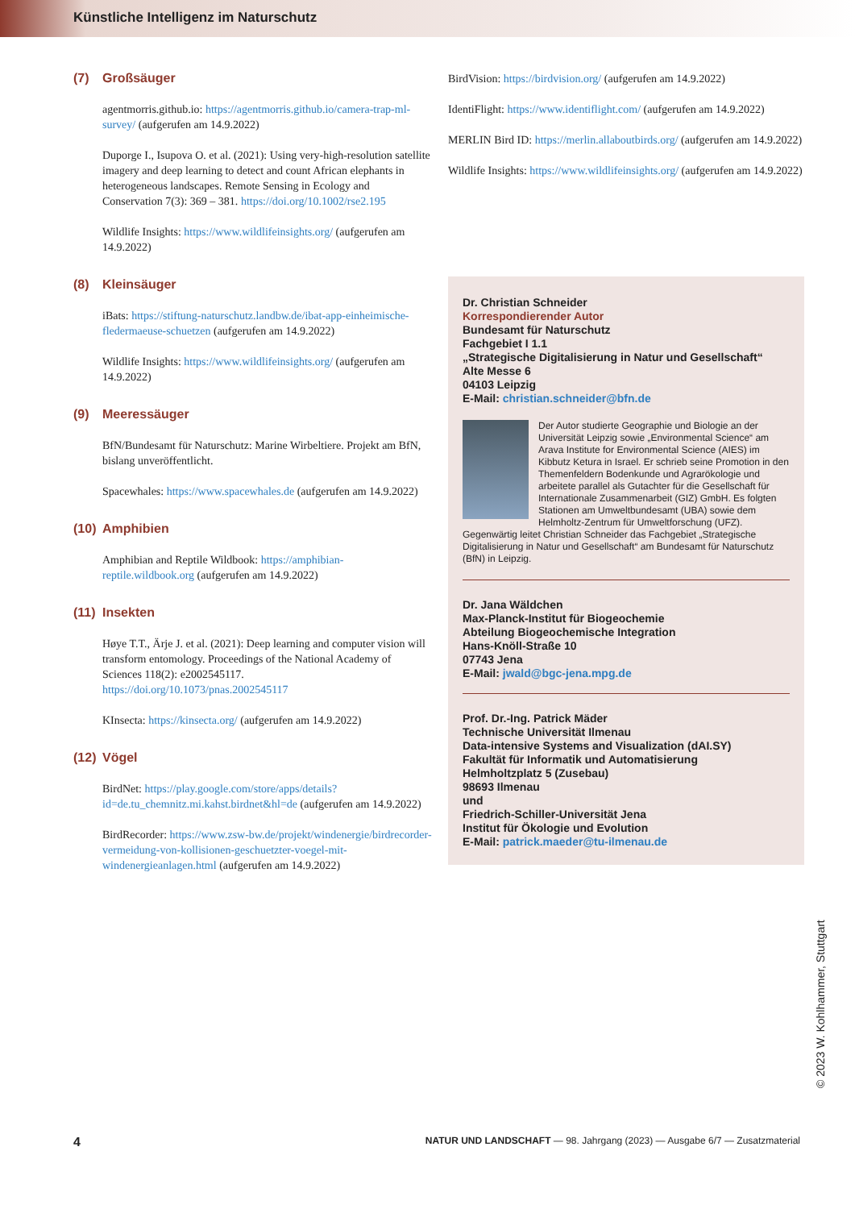Künstliche Intelligenz im Naturschutz
(7) Großsäuger
agentmorris.github.io: https://agentmorris.github.io/camera-trap-ml-survey/ (aufgerufen am 14.9.2022)
Duporge I., Isupova O. et al. (2021): Using very-high-resolution satellite imagery and deep learning to detect and count African elephants in heterogeneous landscapes. Remote Sensing in Ecology and Conservation 7(3): 369 – 381. https://doi.org/10.1002/rse2.195
Wildlife Insights: https://www.wildlifeinsights.org/ (aufgerufen am 14.9.2022)
(8) Kleinsäuger
iBats: https://stiftung-naturschutz.landbw.de/ibat-app-einheimische-fledermaeuse-schuetzen (aufgerufen am 14.9.2022)
Wildlife Insights: https://www.wildlifeinsights.org/ (aufgerufen am 14.9.2022)
(9) Meeressäuger
BfN/Bundesamt für Naturschutz: Marine Wirbeltiere. Projekt am BfN, bislang unveröffentlicht.
Spacewhales: https://www.spacewhales.de (aufgerufen am 14.9.2022)
(10) Amphibien
Amphibian and Reptile Wildbook: https://amphibian-reptile.wildbook.org (aufgerufen am 14.9.2022)
(11) Insekten
Høye T.T., Ärje J. et al. (2021): Deep learning and computer vision will transform entomology. Proceedings of the National Academy of Sciences 118(2): e2002545117. https://doi.org/10.1073/pnas.2002545117
KInsecta: https://kinsecta.org/ (aufgerufen am 14.9.2022)
(12) Vögel
BirdNet: https://play.google.com/store/apps/details?id=de.tu_chemnitz.mi.kahst.birdnet&hl=de (aufgerufen am 14.9.2022)
BirdRecorder: https://www.zsw-bw.de/projekt/windenergie/birdrecorder-vermeidung-von-kollisionen-geschuetzter-voegel-mit-windenergieanlagen.html (aufgerufen am 14.9.2022)
BirdVision: https://birdvision.org/ (aufgerufen am 14.9.2022)
IdentiFlight: https://www.identiflight.com/ (aufgerufen am 14.9.2022)
MERLIN Bird ID: https://merlin.allaboutbirds.org/ (aufgerufen am 14.9.2022)
Wildlife Insights: https://www.wildlifeinsights.org/ (aufgerufen am 14.9.2022)
Dr. Christian Schneider
Korrespondierender Autor
Bundesamt für Naturschutz
Fachgebiet I 1.1
„Strategische Digitalisierung in Natur und Gesellschaft“Alte Messe 6
04103 Leipzig
E-Mail: christian.schneider@bfn.de
Der Autor studierte Geographie und Biologie an der Universität Leipzig sowie „Environmental Science“ am Arava Institute for Environmental Science (AIES) im Kibbutz Ketura in Israel. Er schrieb seine Promotion in den Themenfeldern Bodenkunde und Agrarökologie und arbeitete parallel als Gutachter für die Gesellschaft für Internationale Zusammenarbeit (GIZ) GmbH. Es folgten Stationen am Umweltbundesamt (UBA) sowie dem Helmholtz-Zentrum für Umweltforschung (UFZ). Gegenwärtig leitet Christian Schneider das Fachgebiet „Strategische Digitalisierung in Natur und Gesellschaft“ am Bundesamt für Naturschutz (BfN) in Leipzig.
Dr. Jana Wäldchen
Max-Planck-Institut für Biogeochemie
Abteilung Biogeochemische Integration
Hans-Knöll-Straße 10
07743 Jena
E-Mail: jwald@bgc-jena.mpg.de
Prof. Dr.-Ing. Patrick Mäder
Technische Universität Ilmenau
Data-intensive Systems and Visualization (dAI.SY)
Fakultät für Informatik und Automatisierung
Helmholtzplatz 5 (Zusebau)
98693 Ilmenau
und
Friedrich-Schiller-Universität Jena
Institut für Ökologie und Evolution
E-Mail: patrick.maeder@tu-ilmenau.de
© 2023 W. Kohlhammer, Stuttgart
4 NATUR UND LANDSCHAFT — 98. Jahrgang (2023) — Ausgabe 6/7 — Zusatzmaterial